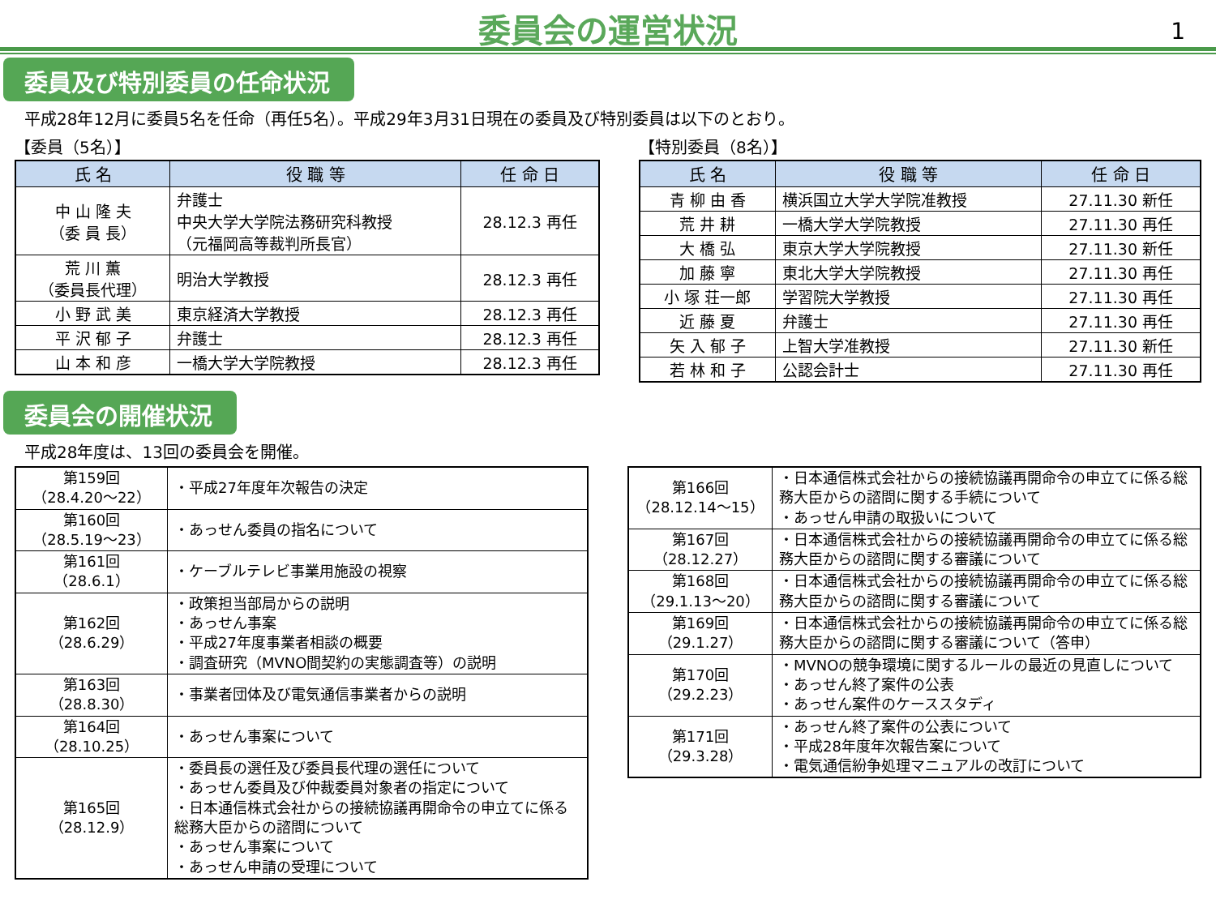委員会の運営状況
1
委員及び特別委員の任命状況
平成28年12月に委員5名を任命（再任5名）。平成29年3月31日現在の委員及び特別委員は以下のとおり。
【委員（5名）】
| 氏 名 | 役 職 等 | 任 命 日 |
| --- | --- | --- |
| 中 山 隆 夫 （委 員 長） | 弁護士 中央大学大学院法務研究科教授 （元福岡高等裁判所長官） | 28.12.3 再任 |
| 荒 川 薫 （委員長代理） | 明治大学教授 | 28.12.3 再任 |
| 小 野 武 美 | 東京経済大学教授 | 28.12.3 再任 |
| 平 沢 郁 子 | 弁護士 | 28.12.3 再任 |
| 山 本 和 彦 | 一橋大学大学院教授 | 28.12.3 再任 |
【特別委員（8名）】
| 氏 名 | 役 職 等 | 任 命 日 |
| --- | --- | --- |
| 青 柳 由 香 | 横浜国立大学大学院准教授 | 27.11.30 新任 |
| 荒 井 耕 | 一橋大学大学院教授 | 27.11.30 再任 |
| 大 橋 弘 | 東京大学大学院教授 | 27.11.30 新任 |
| 加 藤 寧 | 東北大学大学院教授 | 27.11.30 再任 |
| 小 塚 荘一郎 | 学習院大学教授 | 27.11.30 再任 |
| 近 藤 夏 | 弁護士 | 27.11.30 再任 |
| 矢 入 郁 子 | 上智大学准教授 | 27.11.30 新任 |
| 若 林 和 子 | 公認会計士 | 27.11.30 再任 |
委員会の開催状況
平成28年度は、13回の委員会を開催。
| 第159回 （28.4.20～22） | ・平成27年度年次報告の決定 |
| 第160回 （28.5.19～23） | ・あっせん委員の指名について |
| 第161回 （28.6.1） | ・ケーブルテレビ事業用施設の視察 |
| 第162回 （28.6.29） | ・政策担当部局からの説明 ・あっせん事案 ・平成27年度事業者相談の概要 ・調査研究（MVNO間契約の実態調査等）の説明 |
| 第163回 （28.8.30） | ・事業者団体及び電気通信事業者からの説明 |
| 第164回 （28.10.25） | ・あっせん事案について |
| 第165回 （28.12.9） | ・委員長の選任及び委員長代理の選任について ・あっせん委員及び仲裁委員対象者の指定について ・日本通信株式会社からの接続協議再開命令の申立てに係る総務大臣からの諮問について ・あっせん事案について ・あっせん申請の受理について |
| 第166回 （28.12.14～15） | ・日本通信株式会社からの接続協議再開命令の申立てに係る総務大臣からの諮問に関する手続について ・あっせん申請の取扱いについて |
| 第167回 （28.12.27） | ・日本通信株式会社からの接続協議再開命令の申立てに係る総務大臣からの諮問に関する審議について |
| 第168回 （29.1.13～20） | ・日本通信株式会社からの接続協議再開命令の申立てに係る総務大臣からの諮問に関する審議について |
| 第169回 （29.1.27） | ・日本通信株式会社からの接続協議再開命令の申立てに係る総務大臣からの諮問に関する審議について（答申） |
| 第170回 （29.2.23） | ・MVNOの競争環境に関するルールの最近の見直しについて ・あっせん終了案件の公表 ・あっせん案件のケーススタディ |
| 第171回 （29.3.28） | ・あっせん終了案件の公表について ・平成28年度年次報告案について ・電気通信紛争処理マニュアルの改訂について |